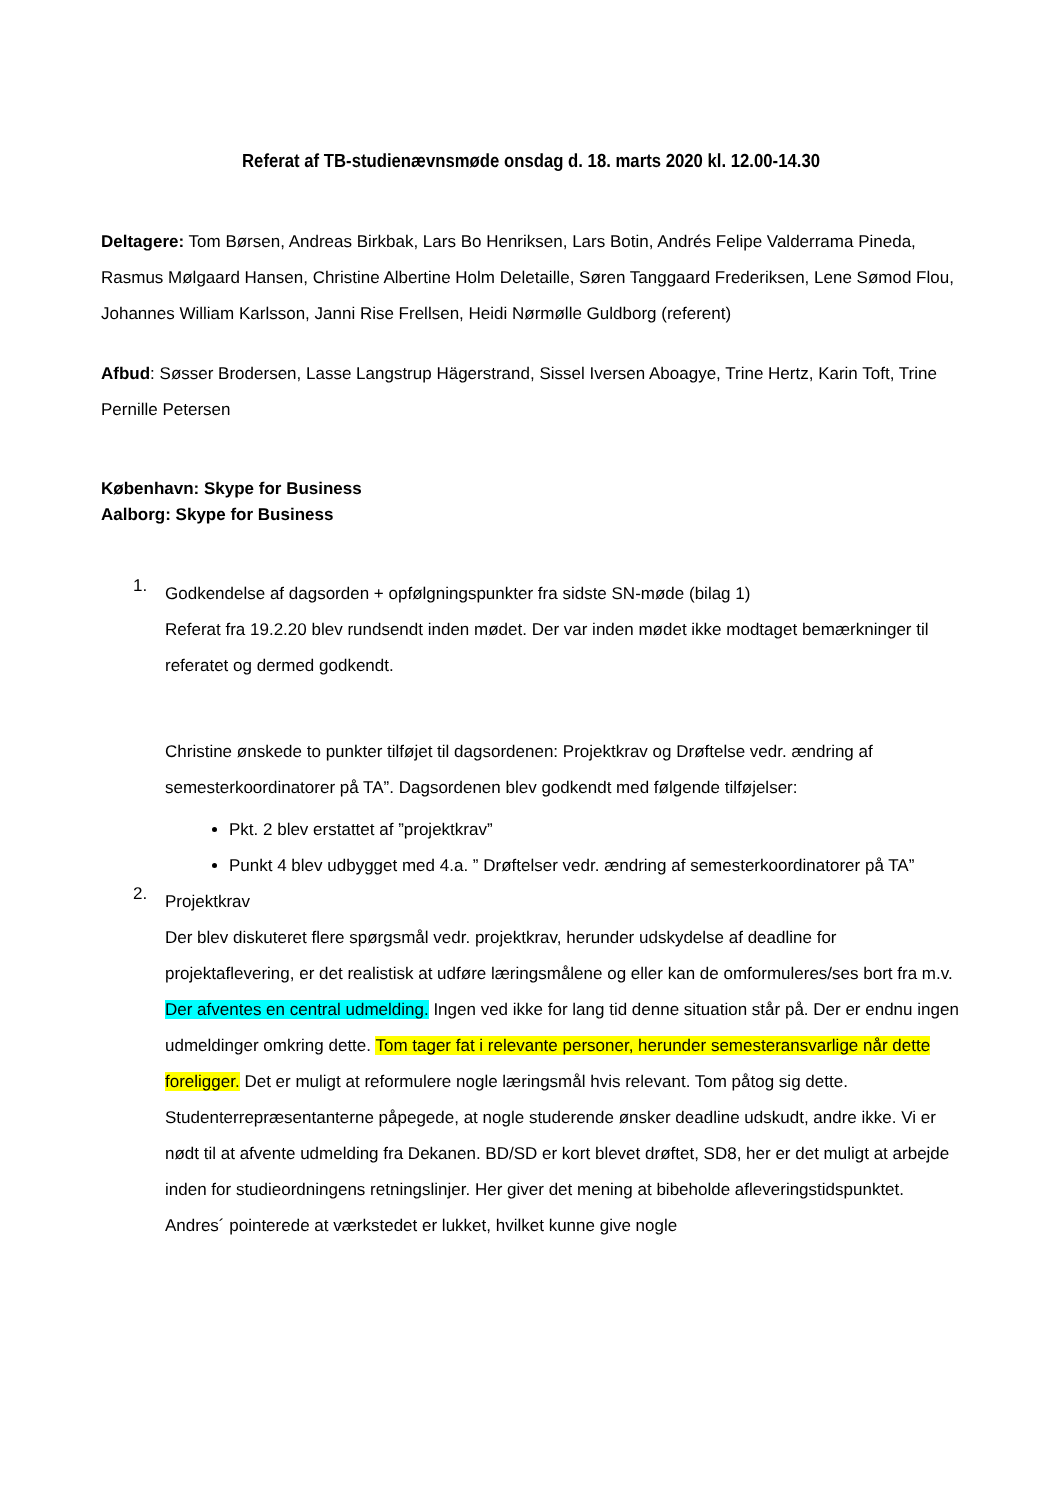Referat af TB-studienævnsmøde onsdag d. 18. marts 2020 kl. 12.00-14.30
Deltagere: Tom Børsen, Andreas Birkbak, Lars Bo Henriksen, Lars Botin, Andrés Felipe Valderrama Pineda, Rasmus Mølgaard Hansen, Christine Albertine Holm Deletaille, Søren Tanggaard Frederiksen, Lene Sømod Flou, Johannes William Karlsson, Janni Rise Frellsen, Heidi Nørmølle Guldborg (referent)
Afbud: Søsser Brodersen, Lasse Langstrup Hägerstrand, Sissel Iversen Aboagye, Trine Hertz, Karin Toft, Trine Pernille Petersen
København: Skype for Business
Aalborg: Skype for Business
1.
Godkendelse af dagsorden + opfølgningspunkter fra sidste SN-møde (bilag 1)
Referat fra 19.2.20 blev rundsendt inden mødet. Der var inden mødet ikke modtaget bemærkninger til referatet og dermed godkendt.
Christine ønskede to punkter tilføjet til dagsordenen: Projektkrav og Drøftelse vedr. ændring af semesterkoordinatorer på TA”. Dagsordenen blev godkendt med følgende tilføjelser:
Pkt. 2 blev erstattet af ”projektkrav”
Punkt 4 blev udbygget med 4.a. ” Drøftelser vedr. ændring af semesterkoordinatorer på TA”
2.
Projektkrav
Der blev diskuteret flere spørgsmål vedr. projektkrav, herunder udskydelse af deadline for projektaflevering, er det realistisk at udføre læringsmålene og eller kan de omformuleres/ses bort fra m.v.
Der afventes en central udmelding. Ingen ved ikke for lang tid denne situation står på. Der er endnu ingen udmeldinger omkring dette. Tom tager fat i relevante personer, herunder semesteransvarlige når dette foreligger. Det er muligt at reformulere nogle læringsmål hvis relevant. Tom påtog sig dette. Studenterrepræsentanterne påpegede, at nogle studerende ønsker deadline udskudt, andre ikke. Vi er nødt til at afvente udmelding fra Dekanen. BD/SD er kort blevet drøftet, SD8, her er det muligt at arbejde inden for studieordningens retningslinjer. Her giver det mening at bibeholde afleveringstidspunktet. Andres´ pointerede at værkstedet er lukket, hvilket kunne give nogle